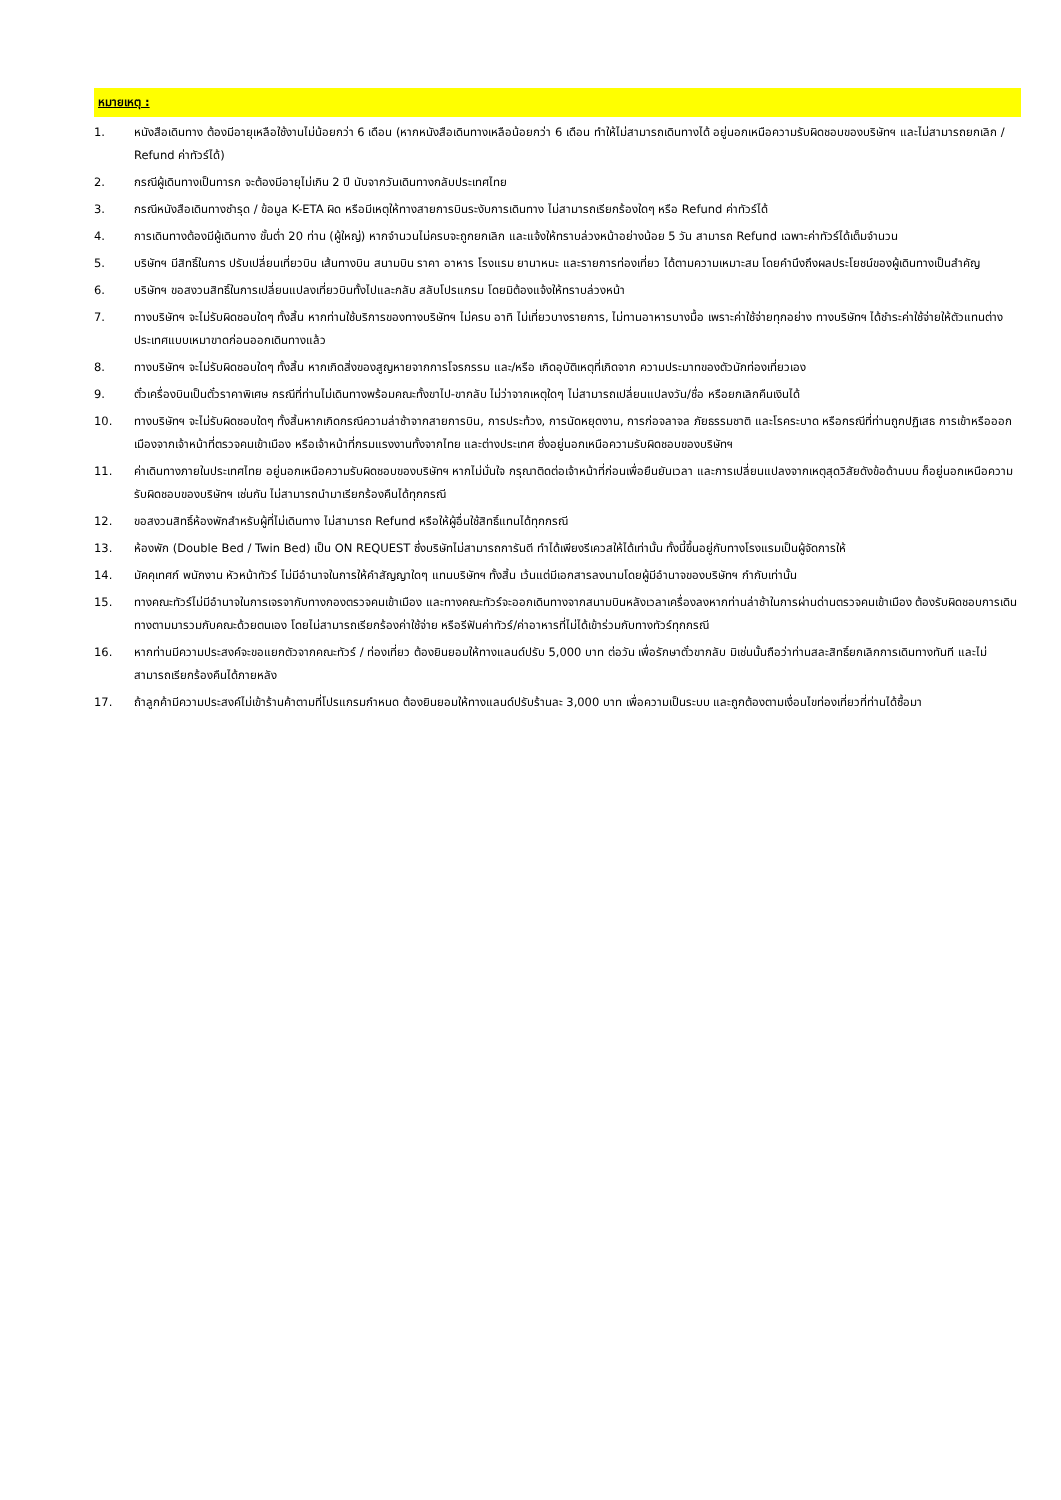หมายเหตุ :
1. หนังสือเดินทาง ต้องมีอายุเหลือใช้งานไม่น้อยกว่า 6 เดือน (หากหนังสือเดินทางเหลือน้อยกว่า 6 เดือน ทำให้ไม่สามารถเดินทางได้ อยู่นอกเหนือความรับผิดชอบของบริษัทฯ และไม่สามารถยกเลิก / Refund ค่าทัวร์ได้)
2. กรณีผู้เดินทางเป็นทารก จะต้องมีอายุไม่เกิน 2 ปี นับจากวันเดินทางกลับประเทศไทย
3. กรณีหนังสือเดินทางชำรุด / ข้อมูล K-ETA ผิด หรือมีเหตุให้ทางสายการบินระงับการเดินทาง ไม่สามารถเรียกร้องใดๆ หรือ Refund ค่าทัวร์ได้
4. การเดินทางต้องมีผู้เดินทาง ขั้นต่ำ 20 ท่าน (ผู้ใหญ่) หากจำนวนไม่ครบจะถูกยกเลิก และแจ้งให้ทราบล่วงหน้าอย่างน้อย 5 วัน สามารถ Refund เฉพาะค่าทัวร์ได้เต็มจำนวน
5. บริษัทฯ มีสิทธิ์ในการ ปรับเปลี่ยนเที่ยวบิน เส้นทางบิน สนามบิน ราคา อาหาร โรงแรม ยานาหนะ และรายการท่องเที่ยว ได้ตามความเหมาะสม โดยคำนึงถึงผลประโยชน์ของผู้เดินทางเป็นสำคัญ
6. บริษัทฯ ขอสงวนสิทธิ์ในการเปลี่ยนแปลงเที่ยวบินทั้งไปและกลับ สลับโปรแกรม โดยมิต้องแจ้งให้ทราบล่วงหน้า
7. ทางบริษัทฯ จะไม่รับผิดชอบใดๆ ทั้งสิ้น หากท่านใช้บริการของทางบริษัทฯ ไม่ครบ อาทิ ไม่เที่ยวบางรายการ, ไม่ทานอาหารบางมื้อ เพราะค่าใช้จ่ายทุกอย่าง ทางบริษัทฯ ได้ชำระค่าใช้จ่ายให้ตัวแทนต่างประเทศแบบเหมาขาดก่อนออกเดินทางแล้ว
8. ทางบริษัทฯ จะไม่รับผิดชอบใดๆ ทั้งสิ้น หากเกิดสิ่งของสูญหายจากการโจรกรรม และ/หรือ เกิดอุบัติเหตุที่เกิดจาก ความประมาทของตัวนักท่องเที่ยวเอง
9. ตั๋วเครื่องบินเป็นตั๋วราคาพิเศษ กรณีที่ท่านไม่เดินทางพร้อมคณะทั้งขาไป-ขากลับ ไม่ว่าจากเหตุใดๆ ไม่สามารถเปลี่ยนแปลงวัน/ชื่อ หรือยกเลิกคืนเงินได้
10. ทางบริษัทฯ จะไม่รับผิดชอบใดๆ ทั้งสิ้นหากเกิดกรณีความล่าช้าจากสายการบิน, การประท้วง, การนัดหยุดงาน, การก่อจลาจล ภัยธรรมชาติ และโรคระบาด หรือกรณีที่ท่านถูกปฏิเสธ การเข้าหรือออกเมืองจากเจ้าหน้าที่ตรวจคนเข้าเมือง หรือเจ้าหน้าที่กรมแรงงานทั้งจากไทย และต่างประเทศ ซึ่งอยู่นอกเหนือความรับผิดชอบของบริษัทฯ
11. ค่าเดินทางภายในประเทศไทย อยู่นอกเหนือความรับผิดชอบของบริษัทฯ หากไม่มั่นใจ กรุณาติดต่อเจ้าหน้าที่ก่อนเพื่อยืนยันเวลา และการเปลี่ยนแปลงจากเหตุสุดวิสัยดังข้อด้านบน ก็อยู่นอกเหนือความรับผิดชอบของบริษัทฯ เช่นกัน ไม่สามารถนำมาเรียกร้องคืนได้ทุกกรณี
12. ขอสงวนสิทธิ์ห้องพักสำหรับผู้ที่ไม่เดินทาง ไม่สามารถ Refund หรือให้ผู้อื่นใช้สิทธิ์แทนได้ทุกกรณี
13. ห้องพัก (Double Bed / Twin Bed) เป็น ON REQUEST ซึ่งบริษัทไม่สามารถการันตี ทำได้เพียงรีเควสให้ได้เท่านั้น ทั้งนี้ขึ้นอยู่กับทางโรงแรมเป็นผู้จัดการให้
14. มัคคุเทศก์ พนักงาน หัวหน้าทัวร์ ไม่มีอำนาจในการให้คำสัญญาใดๆ แทนบริษัทฯ ทั้งสิ้น เว้นแต่มีเอกสารลงนามโดยผู้มีอำนาจของบริษัทฯ กำกับเท่านั้น
15. ทางคณะทัวร์ไม่มีอำนาจในการเจรจากับทางกองตรวจคนเข้าเมือง และทางคณะทัวร์จะออกเดินทางจากสนามบินหลังเวลาเครื่องลงหากท่านล่าช้าในการผ่านด่านตรวจคนเข้าเมือง ต้องรับผิดชอบการเดินทางตามมารวมกับคณะด้วยตนเอง โดยไม่สามารถเรียกร้องค่าใช้จ่าย หรือรีฟันค่าทัวร์/ค่าอาหารที่ไม่ได้เข้าร่วมกับทางทัวร์ทุกกรณี
16. หากท่านมีความประสงค์จะขอแยกตัวจากคณะทัวร์ / ท่องเที่ยว ต้องยินยอมให้ทางแลนด์ปรับ 5,000 บาท ต่อวัน เพื่อรักษาตั๋วขากลับ มิเช่นนั้นถือว่าท่านสละสิทธิ์ยกเลิกการเดินทางทันที และไม่สามารถเรียกร้องคืนได้ภายหลัง
17. ถ้าลูกค้ามีความประสงค์ไม่เข้าร้านค้าตามที่โปรแกรมกำหนด ต้องยินยอมให้ทางแลนด์ปรับร้านละ 3,000 บาท เพื่อความเป็นระบบ และถูกต้องตามเงื่อนไขท่องเที่ยวที่ท่านได้ซื้อมา